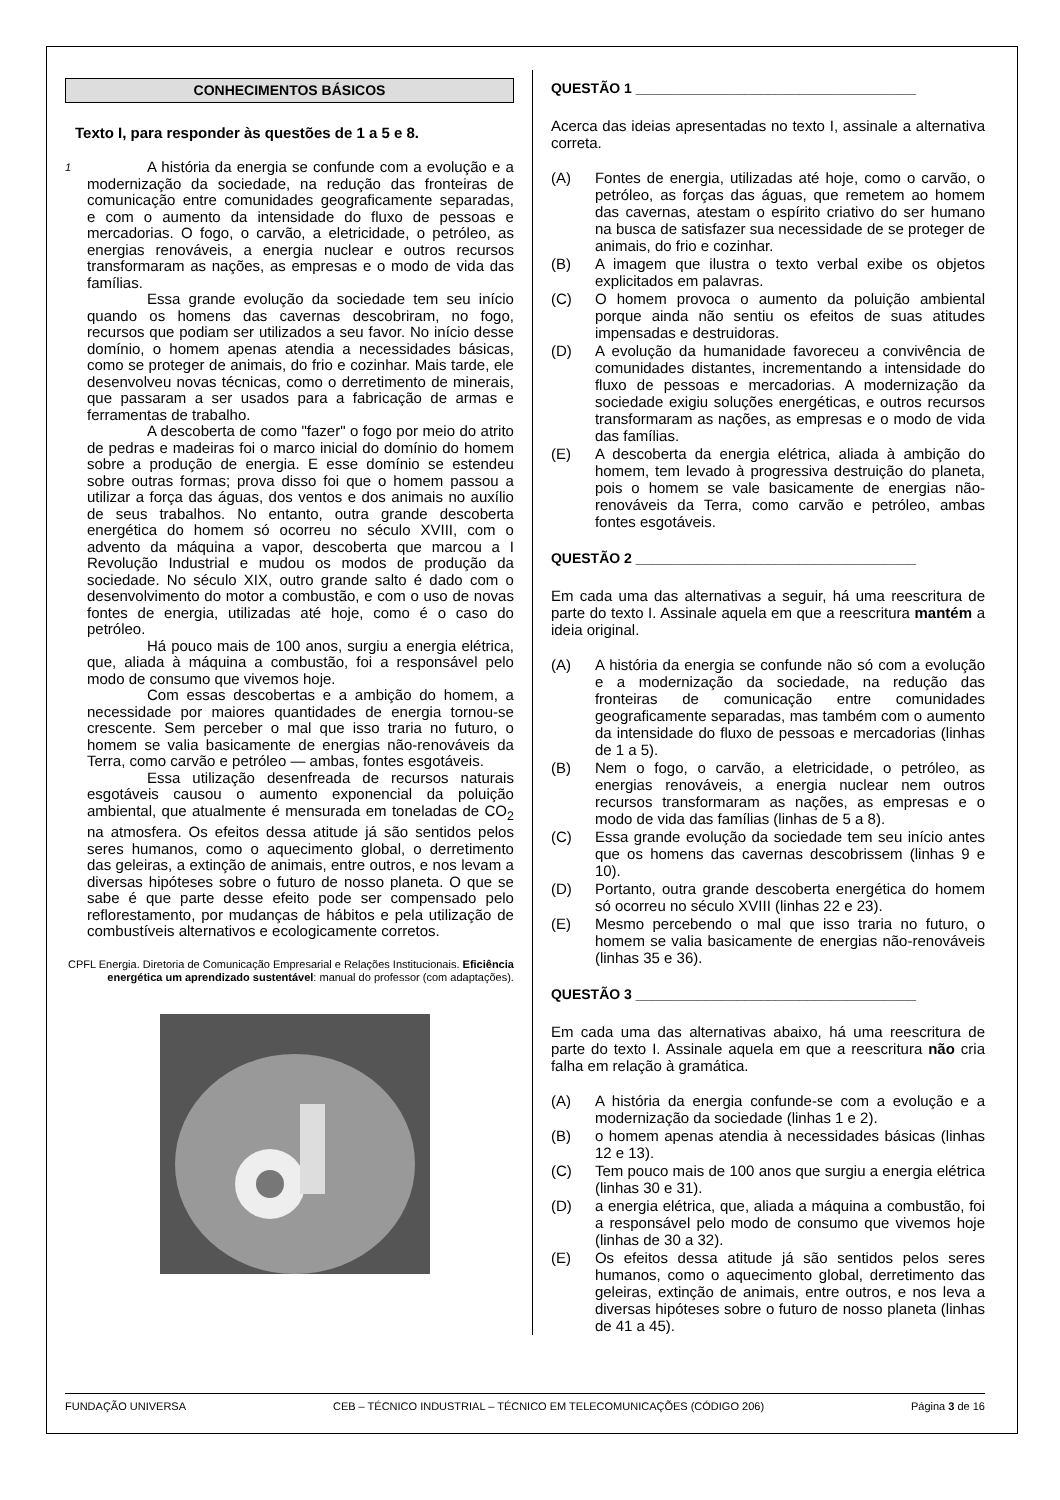CONHECIMENTOS BÁSICOS
Texto I, para responder às questões de 1 a 5 e 8.
1
A história da energia se confunde com a evolução e a modernização da sociedade, na redução das fronteiras de comunicação entre comunidades geograficamente separadas, e com o aumento da intensidade do fluxo de pessoas e mercadorias. O fogo, o carvão, a eletricidade, o petróleo, as energias renováveis, a energia nuclear e outros recursos transformaram as nações, as empresas e o modo de vida das famílias.
Essa grande evolução da sociedade tem seu início quando os homens das cavernas descobriram, no fogo, recursos que podiam ser utilizados a seu favor. No início desse domínio, o homem apenas atendia a necessidades básicas, como se proteger de animais, do frio e cozinhar. Mais tarde, ele desenvolveu novas técnicas, como o derretimento de minerais, que passaram a ser usados para a fabricação de armas e ferramentas de trabalho.
A descoberta de como "fazer" o fogo por meio do atrito de pedras e madeiras foi o marco inicial do domínio do homem sobre a produção de energia. E esse domínio se estendeu sobre outras formas; prova disso foi que o homem passou a utilizar a força das águas, dos ventos e dos animais no auxílio de seus trabalhos. No entanto, outra grande descoberta energética do homem só ocorreu no século XVIII, com o advento da máquina a vapor, descoberta que marcou a I Revolução Industrial e mudou os modos de produção da sociedade. No século XIX, outro grande salto é dado com o desenvolvimento do motor a combustão, e com o uso de novas fontes de energia, utilizadas até hoje, como é o caso do petróleo.
Há pouco mais de 100 anos, surgiu a energia elétrica, que, aliada à máquina a combustão, foi a responsável pelo modo de consumo que vivemos hoje.
Com essas descobertas e a ambição do homem, a necessidade por maiores quantidades de energia tornou-se crescente. Sem perceber o mal que isso traria no futuro, o homem se valia basicamente de energias não-renováveis da Terra, como carvão e petróleo — ambas, fontes esgotáveis.
Essa utilização desenfreada de recursos naturais esgotáveis causou o aumento exponencial da poluição ambiental, que atualmente é mensurada em toneladas de CO<sub>2</sub> na atmosfera. Os efeitos dessa atitude já são sentidos pelos seres humanos, como o aquecimento global, o derretimento das geleiras, a extinção de animais, entre outros, e nos levam a diversas hipóteses sobre o futuro de nosso planeta. O que se sabe é que parte desse efeito pode ser compensado pelo reflorestamento, por mudanças de hábitos e pela utilização de combustíveis alternativos e ecologicamente corretos.
CPFL Energia. Diretoria de Comunicação Empresarial e Relações Institucionais. Eficiência energética um aprendizado sustentável: manual do professor (com adaptações).
QUESTÃO 1 ____________________________________
Acerca das ideias apresentadas no texto I, assinale a alternativa correta.
(A) Fontes de energia, utilizadas até hoje, como o carvão, o petróleo, as forças das águas, que remetem ao homem das cavernas, atestam o espírito criativo do ser humano na busca de satisfazer sua necessidade de se proteger de animais, do frio e cozinhar.
(B) A imagem que ilustra o texto verbal exibe os objetos explicitados em palavras.
(C) O homem provoca o aumento da poluição ambiental porque ainda não sentiu os efeitos de suas atitudes impensadas e destruidoras.
(D) A evolução da humanidade favoreceu a convivência de comunidades distantes, incrementando a intensidade do fluxo de pessoas e mercadorias. A modernização da sociedade exigiu soluções energéticas, e outros recursos transformaram as nações, as empresas e o modo de vida das famílias.
(E) A descoberta da energia elétrica, aliada à ambição do homem, tem levado à progressiva destruição do planeta, pois o homem se vale basicamente de energias não-renováveis da Terra, como carvão e petróleo, ambas fontes esgotáveis.
QUESTÃO 2 ____________________________________
Em cada uma das alternativas a seguir, há uma reescritura de parte do texto I. Assinale aquela em que a reescritura mantém a ideia original.
(A) A história da energia se confunde não só com a evolução e a modernização da sociedade, na redução das fronteiras de comunicação entre comunidades geograficamente separadas, mas também com o aumento da intensidade do fluxo de pessoas e mercadorias (linhas de 1 a 5).
(B) Nem o fogo, o carvão, a eletricidade, o petróleo, as energias renováveis, a energia nuclear nem outros recursos transformaram as nações, as empresas e o modo de vida das famílias (linhas de 5 a 8).
(C) Essa grande evolução da sociedade tem seu início antes que os homens das cavernas descobrissem (linhas 9 e 10).
(D) Portanto, outra grande descoberta energética do homem só ocorreu no século XVIII (linhas 22 e 23).
(E) Mesmo percebendo o mal que isso traria no futuro, o homem se valia basicamente de energias não-renováveis (linhas 35 e 36).
QUESTÃO 3 ____________________________________
Em cada uma das alternativas abaixo, há uma reescritura de parte do texto I. Assinale aquela em que a reescritura não cria falha em relação à gramática.
(A) A história da energia confunde-se com a evolução e a modernização da sociedade (linhas 1 e 2).
(B) o homem apenas atendia à necessidades básicas (linhas 12 e 13).
(C) Tem pouco mais de 100 anos que surgiu a energia elétrica (linhas 30 e 31).
(D) a energia elétrica, que, aliada a máquina a combustão, foi a responsável pelo modo de consumo que vivemos hoje (linhas de 30 a 32).
(E) Os efeitos dessa atitude já são sentidos pelos seres humanos, como o aquecimento global, derretimento das geleiras, extinção de animais, entre outros, e nos leva a diversas hipóteses sobre o futuro de nosso planeta (linhas de 41 a 45).
FUNDAÇÃO UNIVERSA CEB – TÉCNICO INDUSTRIAL – TÉCNICO EM TELECOMUNICAÇÕES (CÓDIGO 206) Página 3 de 16